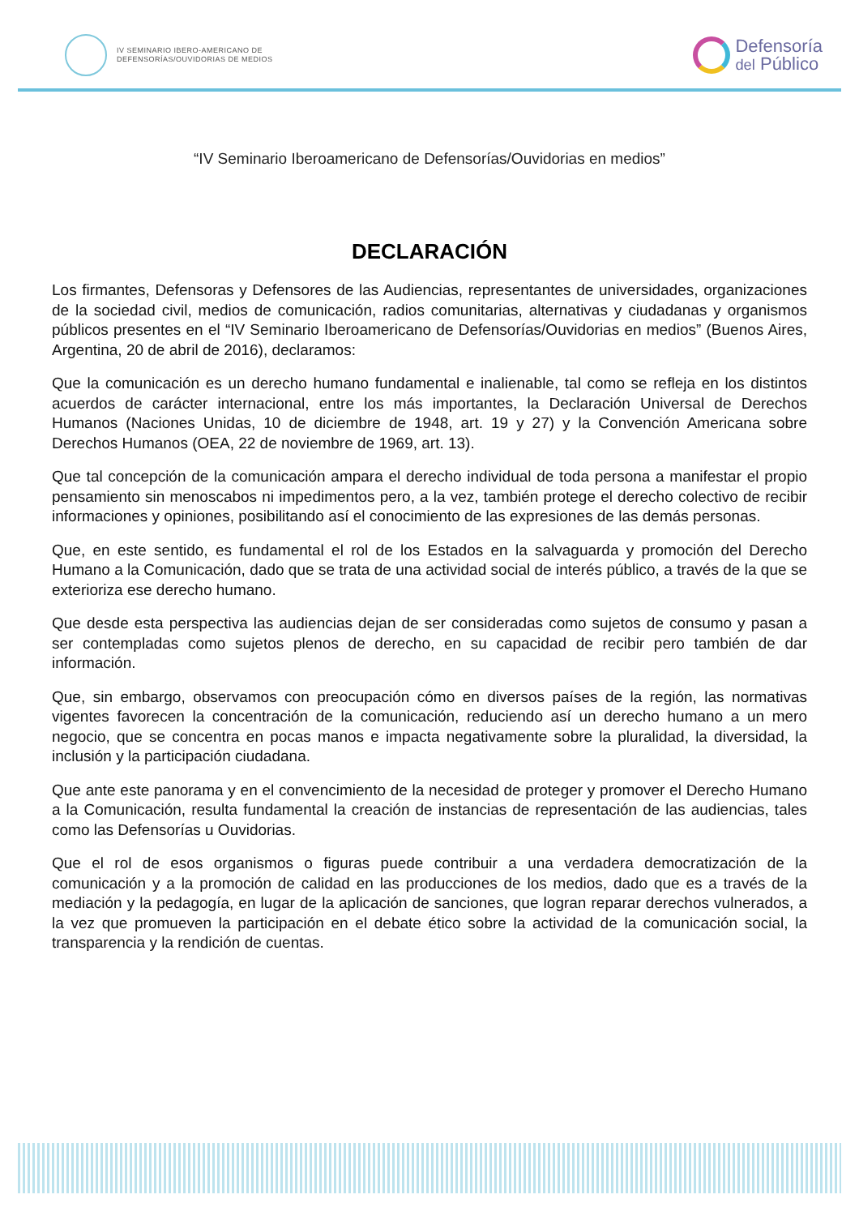IV SEMINARIO IBERO-AMERICANO DE
DEFENSORÍAS/OUVIDORIAS DE MEDIOS
Defensoría
del Público
“IV Seminario Iberoamericano de Defensorías/Ouvidorias en medios”
DECLARACIÓN
Los firmantes, Defensoras y Defensores de las Audiencias, representantes de universidades, organizaciones de la sociedad civil, medios de comunicación, radios comunitarias, alternativas y ciudadanas y organismos públicos presentes en el “IV Seminario Iberoamericano de Defensorías/Ouvidorias en medios” (Buenos Aires, Argentina, 20 de abril de 2016), declaramos:
Que la comunicación es un derecho humano fundamental e inalienable, tal como se refleja en los distintos acuerdos de carácter internacional, entre los más importantes, la Declaración Universal de Derechos Humanos (Naciones Unidas, 10 de diciembre de 1948, art. 19 y 27) y la Convención Americana sobre Derechos Humanos (OEA, 22 de noviembre de 1969, art. 13).
Que tal concepción de la comunicación ampara el derecho individual de toda persona a manifestar el propio pensamiento sin menoscabos ni impedimentos pero, a la vez, también protege el derecho colectivo de recibir informaciones y opiniones, posibilitando así el conocimiento de las expresiones de las demás personas.
Que, en este sentido, es fundamental el rol de los Estados en la salvaguarda y promoción del Derecho Humano a la Comunicación, dado que se trata de una actividad social de interés público, a través de la que se exterioriza ese derecho humano.
Que desde esta perspectiva las audiencias dejan de ser consideradas como sujetos de consumo y pasan a ser contempladas como sujetos plenos de derecho, en su capacidad de recibir pero también de dar información.
Que, sin embargo, observamos con preocupación cómo en diversos países de la región, las normativas vigentes favorecen la concentración de la comunicación, reduciendo así un derecho humano a un mero negocio, que se concentra en pocas manos e impacta negativamente sobre la pluralidad, la diversidad, la inclusión y la participación ciudadana.
Que ante este panorama y en el convencimiento de la necesidad de proteger y promover el Derecho Humano a la Comunicación, resulta fundamental la creación de instancias de representación de las audiencias, tales como las Defensorías u Ouvidorias.
Que el rol de esos organismos o figuras puede contribuir a una verdadera democratización de la comunicación y a la promoción de calidad en las producciones de los medios, dado que es a través de la mediación y la pedagogía, en lugar de la aplicación de sanciones, que logran reparar derechos vulnerados, a la vez que promueven la participación en el debate ético sobre la actividad de la comunicación social, la transparencia y la rendición de cuentas.